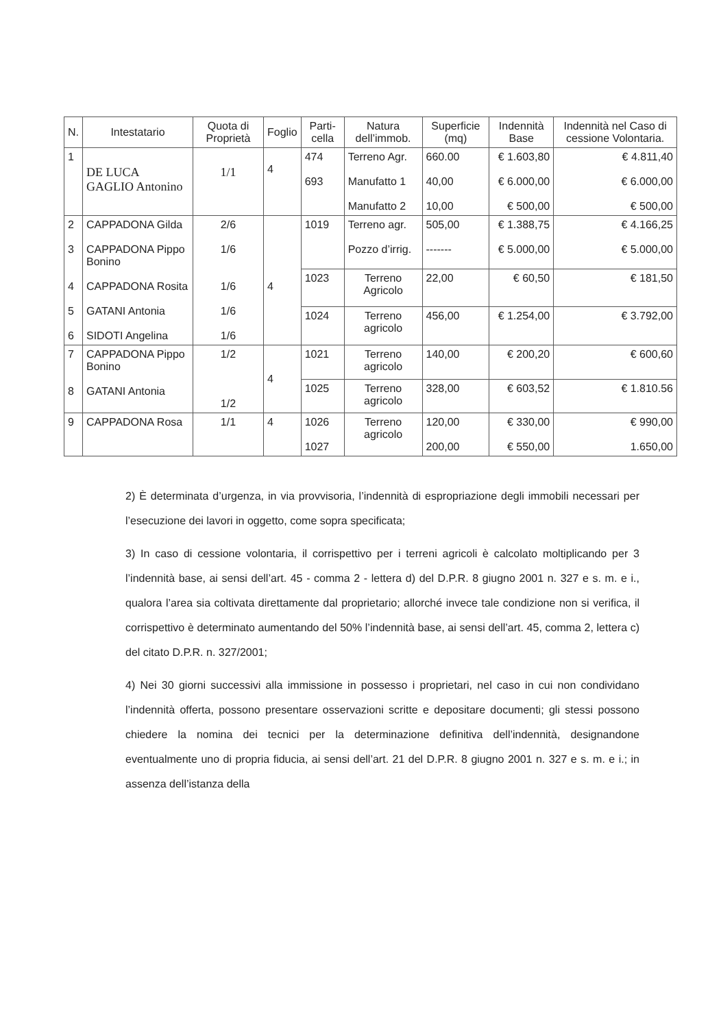| N. | Intestatario | Quota di Proprietà | Foglio | Parti-cella | Natura dell’immob. | Superficie (mq) | Indennità Base | Indennità nel Caso di cessione Volontaria. |
| --- | --- | --- | --- | --- | --- | --- | --- | --- |
| 1 | DE LUCA GAGLIO Antonino | 1/1 | 4 | 474 693 | Terreno Agr. Manufatto 1 Manufatto 2 | 660.00 40,00 10,00 | € 1.603,80 € 6.000,00 € 500,00 | € 4.811,40 € 6.000,00 € 500,00 |
| 2 3 4 5 6 | CAPPADONA Gilda CAPPADONA Pippo Bonino CAPPADONA Rosita GATANI Antonia SIDOTI Angelina | 2/6 1/6 1/6 1/6 1/6 | 4 | 1019 | Terreno agr. Pozzo d’irrig. | 505,00 ------- | € 1.388,75 € 5.000,00 | € 4.166,25 € 5.000,00 |
| | | | | 1023 | Terreno Agricolo | 22,00 | € 60,50 | € 181,50 |
| | | | | 1024 | Terreno agricolo | 456,00 | € 1.254,00 | € 3.792,00 |
| 7 8 | CAPPADONA Pippo Bonino GATANI Antonia | 1/2 1/2 | 4 | 1021 | Terreno agricolo | 140,00 | € 200,20 | € 600,60 |
| | | | | 1025 | Terreno agricolo | 328,00 | € 603,52 | € 1.810.56 |
| 9 | CAPPADONA Rosa | 1/1 | 4 | 1026 1027 | Terreno agricolo | 120,00 200,00 | € 330,00 € 550,00 | € 990,00 1.650,00 |
2) È determinata d’urgenza, in via provvisoria, l’indennità di espropriazione degli immobili necessari per l’esecuzione dei lavori in oggetto, come sopra specificata;
3) In caso di cessione volontaria, il corrispettivo per i terreni agricoli è calcolato moltiplicando per 3 l’indennità base, ai sensi dell’art. 45 - comma 2 - lettera d) del D.P.R. 8 giugno 2001 n. 327 e s. m. e i., qualora l’area sia coltivata direttamente dal proprietario; allorché invece tale condizione non si verifica, il corrispettivo è determinato aumentando del 50% l’indennità base, ai sensi dell’art. 45, comma 2, lettera c) del citato D.P.R. n. 327/2001;
4) Nei 30 giorni successivi alla immissione in possesso i proprietari, nel caso in cui non condividano l’indennità offerta, possono presentare osservazioni scritte e depositare documenti; gli stessi possono chiedere la nomina dei tecnici per la determinazione definitiva dell’indennità, designandone eventualmente uno di propria fiducia, ai sensi dell’art. 21 del D.P.R. 8 giugno 2001 n. 327 e s. m. e i.; in assenza dell’istanza della